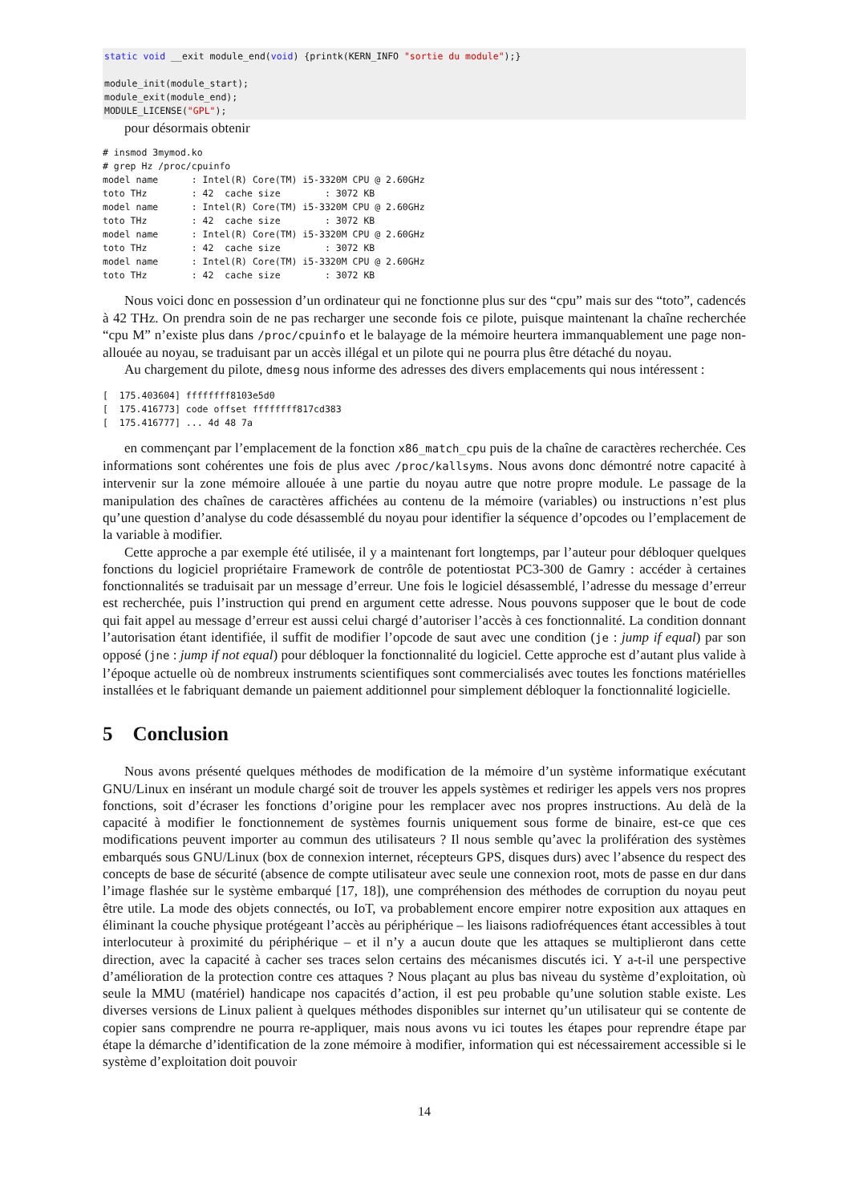static void __exit module_end(void) {printk(KERN_INFO "sortie du module");}

module_init(module_start);
module_exit(module_end);
MODULE_LICENSE("GPL");
pour désormais obtenir
# insmod 3mymod.ko
# grep Hz /proc/cpuinfo
model name      : Intel(R) Core(TM) i5-3320M CPU @ 2.60GHz
toto THz        : 42  cache size        : 3072 KB
model name      : Intel(R) Core(TM) i5-3320M CPU @ 2.60GHz
toto THz        : 42  cache size        : 3072 KB
model name      : Intel(R) Core(TM) i5-3320M CPU @ 2.60GHz
toto THz        : 42  cache size        : 3072 KB
model name      : Intel(R) Core(TM) i5-3320M CPU @ 2.60GHz
toto THz        : 42  cache size        : 3072 KB
Nous voici donc en possession d’un ordinateur qui ne fonctionne plus sur des “cpu” mais sur des “toto”, cadencés à 42 THz. On prendra soin de ne pas recharger une seconde fois ce pilote, puisque maintenant la chaîne recherchée “cpu M” n’existe plus dans /proc/cpuinfo et le balayage de la mémoire heurtera immanquablement une page non-allouée au noyau, se traduisant par un accès illégal et un pilote qui ne pourra plus être détaché du noyau.
Au chargement du pilote, dmesg nous informe des adresses des divers emplacements qui nous intéressent :
[  175.403604] ffffffff8103e5d0
[  175.416773] code offset ffffffff817cd383
[  175.416777] ... 4d 48 7a
en commençant par l’emplacement de la fonction x86_match_cpu puis de la chaîne de caractères recherchée. Ces informations sont cohérentes une fois de plus avec /proc/kallsyms. Nous avons donc démontré notre capacité à intervenir sur la zone mémoire allouée à une partie du noyau autre que notre propre module. Le passage de la manipulation des chaînes de caractères affichées au contenu de la mémoire (variables) ou instructions n’est plus qu’une question d’analyse du code désassemblé du noyau pour identifier la séquence d’opcodes ou l’emplacement de la variable à modifier.
Cette approche a par exemple été utilisée, il y a maintenant fort longtemps, par l’auteur pour débloquer quelques fonctions du logiciel propriétaire Framework de contrôle de potentiostat PC3-300 de Gamry : accéder à certaines fonctionnalités se traduisait par un message d’erreur. Une fois le logiciel désassemblé, l’adresse du message d’erreur est recherchée, puis l’instruction qui prend en argument cette adresse. Nous pouvons supposer que le bout de code qui fait appel au message d’erreur est aussi celui chargé d’autoriser l’accès à ces fonctionnalité. La condition donnant l’autorisation étant identifiée, il suffit de modifier l’opcode de saut avec une condition (je : jump if equal) par son opposé (jne : jump if not equal) pour débloquer la fonctionnalité du logiciel. Cette approche est d’autant plus valide à l’époque actuelle où de nombreux instruments scientifiques sont commercialisés avec toutes les fonctions matérielles installées et le fabriquant demande un paiement additionnel pour simplement débloquer la fonctionnalité logicielle.
5 Conclusion
Nous avons présenté quelques méthodes de modification de la mémoire d’un système informatique exécutant GNU/Linux en insérant un module chargé soit de trouver les appels systèmes et rediriger les appels vers nos propres fonctions, soit d’écraser les fonctions d’origine pour les remplacer avec nos propres instructions. Au delà de la capacité à modifier le fonctionnement de systèmes fournis uniquement sous forme de binaire, est-ce que ces modifications peuvent importer au commun des utilisateurs ? Il nous semble qu’avec la prolifération des systèmes embarqués sous GNU/Linux (box de connexion internet, récepteurs GPS, disques durs) avec l’absence du respect des concepts de base de sécurité (absence de compte utilisateur avec seule une connexion root, mots de passe en dur dans l’image flashée sur le système embarqué [17, 18]), une compréhension des méthodes de corruption du noyau peut être utile. La mode des objets connectés, ou IoT, va probablement encore empirer notre exposition aux attaques en éliminant la couche physique protégeant l’accès au périphérique – les liaisons radiofréquences étant accessibles à tout interlocuteur à proximité du périphérique – et il n’y a aucun doute que les attaques se multiplieront dans cette direction, avec la capacité à cacher ses traces selon certains des mécanismes discutés ici. Y a-t-il une perspective d’amélioration de la protection contre ces attaques ? Nous plaçant au plus bas niveau du système d’exploitation, où seule la MMU (matériel) handicape nos capacités d’action, il est peu probable qu’une solution stable existe. Les diverses versions de Linux palient à quelques méthodes disponibles sur internet qu’un utilisateur qui se contente de copier sans comprendre ne pourra re-appliquer, mais nous avons vu ici toutes les étapes pour reprendre étape par étape la démarche d’identification de la zone mémoire à modifier, information qui est nécessairement accessible si le système d’exploitation doit pouvoir
14